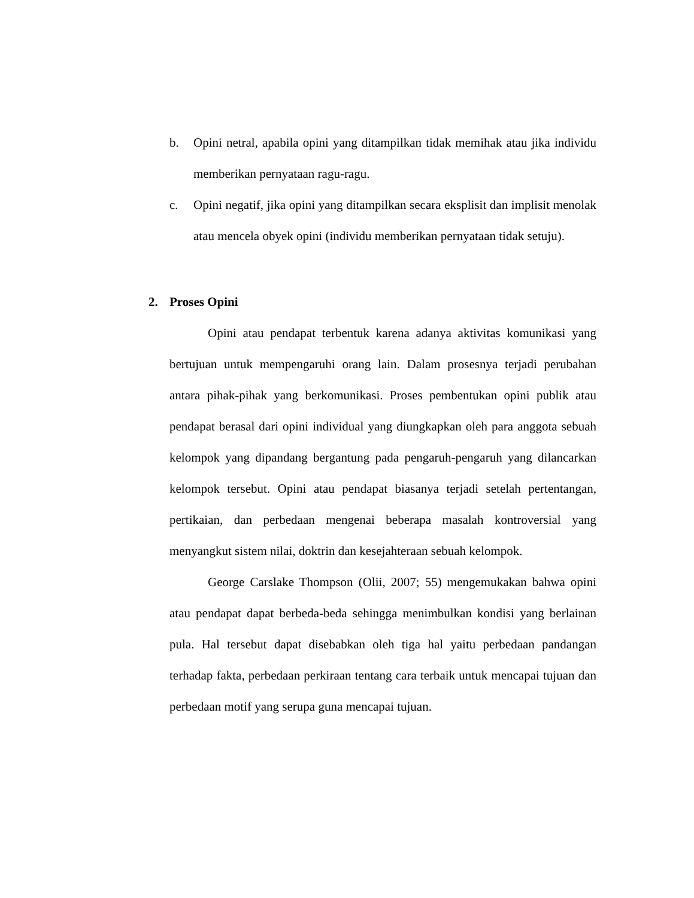b. Opini netral, apabila opini yang ditampilkan tidak memihak atau jika individu memberikan pernyataan ragu-ragu.
c. Opini negatif, jika opini yang ditampilkan secara eksplisit dan implisit menolak atau mencela obyek opini (individu memberikan pernyataan tidak setuju).
2. Proses Opini
Opini atau pendapat terbentuk karena adanya aktivitas komunikasi yang bertujuan untuk mempengaruhi orang lain. Dalam prosesnya terjadi perubahan antara pihak-pihak yang berkomunikasi. Proses pembentukan opini publik atau pendapat berasal dari opini individual yang diungkapkan oleh para anggota sebuah kelompok yang dipandang bergantung pada pengaruh-pengaruh yang dilancarkan kelompok tersebut. Opini atau pendapat biasanya terjadi setelah pertentangan, pertikaian, dan perbedaan mengenai beberapa masalah kontroversial yang menyangkut sistem nilai, doktrin dan kesejahteraan sebuah kelompok.
George Carslake Thompson (Olii, 2007; 55) mengemukakan bahwa opini atau pendapat dapat berbeda-beda sehingga menimbulkan kondisi yang berlainan pula. Hal tersebut dapat disebabkan oleh tiga hal yaitu perbedaan pandangan terhadap fakta, perbedaan perkiraan tentang cara terbaik untuk mencapai tujuan dan perbedaan motif yang serupa guna mencapai tujuan.